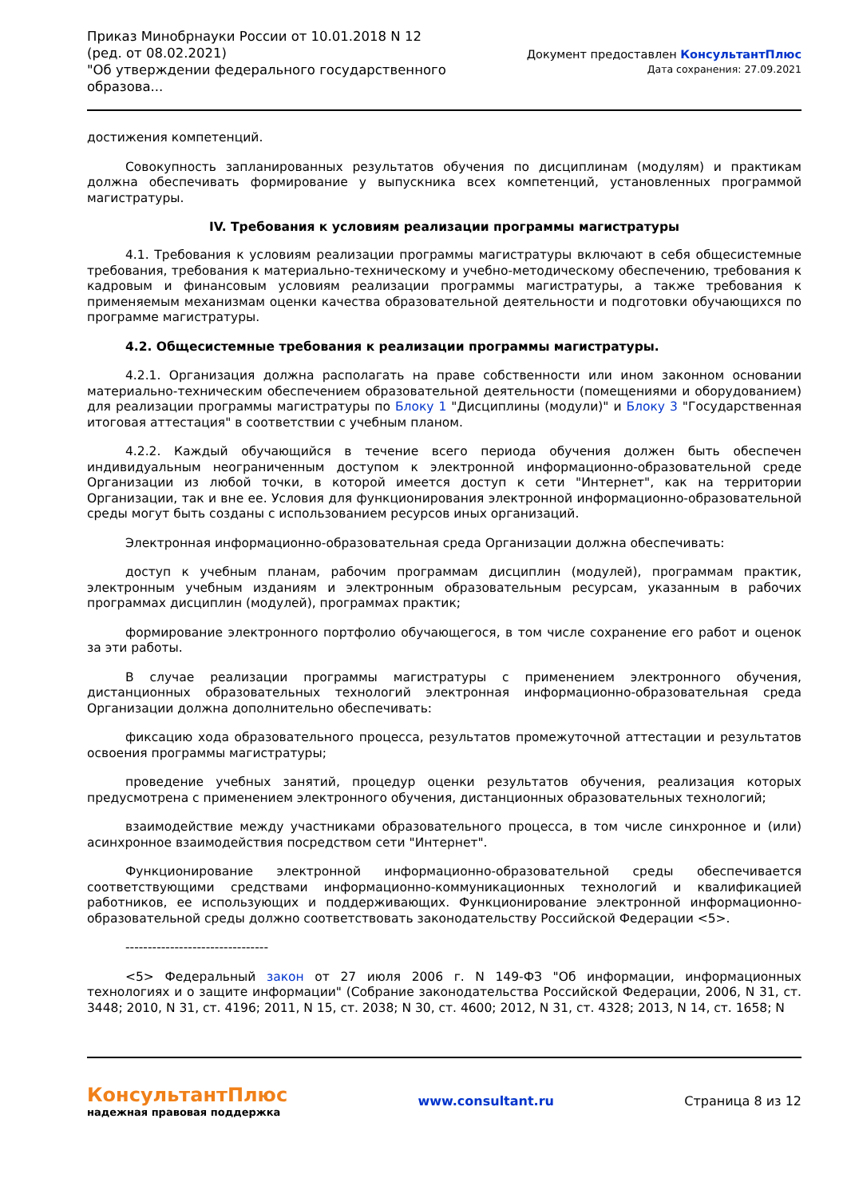Приказ Минобрнауки России от 10.01.2018 N 12
(ред. от 08.02.2021)
"Об утверждении федерального государственного
образова...
Документ предоставлен КонсультантПлюс
Дата сохранения: 27.09.2021
достижения компетенций.
Совокупность запланированных результатов обучения по дисциплинам (модулям) и практикам должна обеспечивать формирование у выпускника всех компетенций, установленных программой магистратуры.
IV. Требования к условиям реализации программы магистратуры
4.1. Требования к условиям реализации программы магистратуры включают в себя общесистемные требования, требования к материально-техническому и учебно-методическому обеспечению, требования к кадровым и финансовым условиям реализации программы магистратуры, а также требования к применяемым механизмам оценки качества образовательной деятельности и подготовки обучающихся по программе магистратуры.
4.2. Общесистемные требования к реализации программы магистратуры.
4.2.1. Организация должна располагать на праве собственности или ином законном основании материально-техническим обеспечением образовательной деятельности (помещениями и оборудованием) для реализации программы магистратуры по Блоку 1 "Дисциплины (модули)" и Блоку 3 "Государственная итоговая аттестация" в соответствии с учебным планом.
4.2.2. Каждый обучающийся в течение всего периода обучения должен быть обеспечен индивидуальным неограниченным доступом к электронной информационно-образовательной среде Организации из любой точки, в которой имеется доступ к сети "Интернет", как на территории Организации, так и вне ее. Условия для функционирования электронной информационно-образовательной среды могут быть созданы с использованием ресурсов иных организаций.
Электронная информационно-образовательная среда Организации должна обеспечивать:
доступ к учебным планам, рабочим программам дисциплин (модулей), программам практик, электронным учебным изданиям и электронным образовательным ресурсам, указанным в рабочих программах дисциплин (модулей), программах практик;
формирование электронного портфолио обучающегося, в том числе сохранение его работ и оценок за эти работы.
В случае реализации программы магистратуры с применением электронного обучения, дистанционных образовательных технологий электронная информационно-образовательная среда Организации должна дополнительно обеспечивать:
фиксацию хода образовательного процесса, результатов промежуточной аттестации и результатов освоения программы магистратуры;
проведение учебных занятий, процедур оценки результатов обучения, реализация которых предусмотрена с применением электронного обучения, дистанционных образовательных технологий;
взаимодействие между участниками образовательного процесса, в том числе синхронное и (или) асинхронное взаимодействия посредством сети "Интернет".
Функционирование электронной информационно-образовательной среды обеспечивается соответствующими средствами информационно-коммуникационных технологий и квалификацией работников, ее использующих и поддерживающих. Функционирование электронной информационно-образовательной среды должно соответствовать законодательству Российской Федерации <5>.
--------------------------------
<5> Федеральный закон от 27 июля 2006 г. N 149-ФЗ "Об информации, информационных технологиях и о защите информации" (Собрание законодательства Российской Федерации, 2006, N 31, ст. 3448; 2010, N 31, ст. 4196; 2011, N 15, ст. 2038; N 30, ст. 4600; 2012, N 31, ст. 4328; 2013, N 14, ст. 1658; N
КонсультантПлюс
надежная правовая поддержка
www.consultant.ru Страница 8 из 12